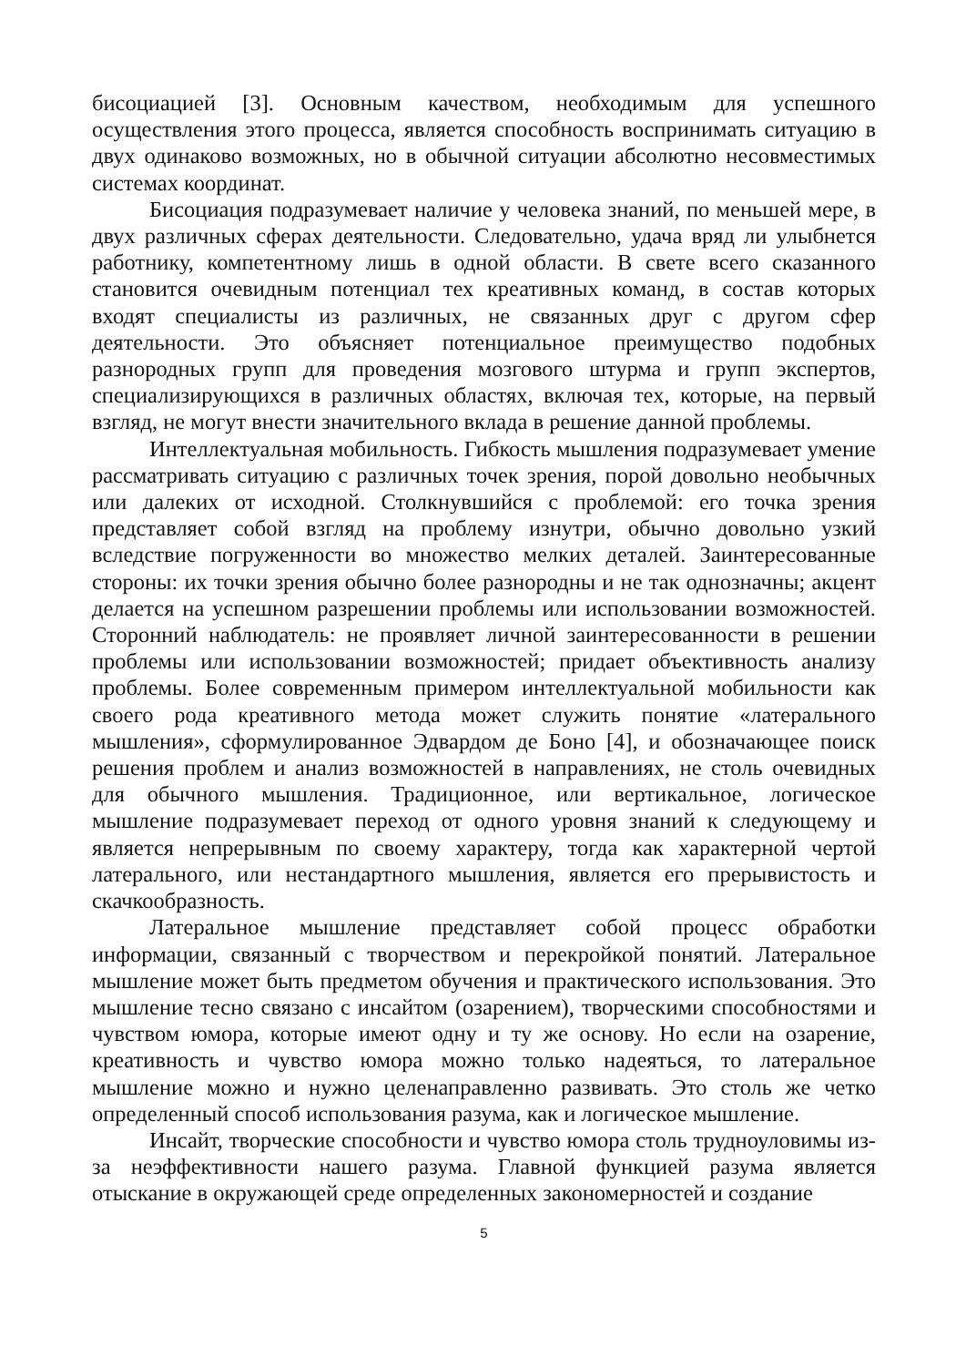бисоциацией [3]. Основным качеством, необходимым для успешного осуществления этого процесса, является способность воспринимать ситуацию в двух одинаково возможных, но в обычной ситуации абсолютно несовместимых системах координат.
Бисоциация подразумевает наличие у человека знаний, по меньшей мере, в двух различных сферах деятельности. Следовательно, удача вряд ли улыбнется работнику, компетентному лишь в одной области. В свете всего сказанного становится очевидным потенциал тех креативных команд, в состав которых входят специалисты из различных, не связанных друг с другом сфер деятельности. Это объясняет потенциальное преимущество подобных разнородных групп для проведения мозгового штурма и групп экспертов, специализирующихся в различных областях, включая тех, которые, на первый взгляд, не могут внести значительного вклада в решение данной проблемы.
Интеллектуальная мобильность. Гибкость мышления подразумевает умение рассматривать ситуацию с различных точек зрения, порой довольно необычных или далеких от исходной. Столкнувшийся с проблемой: его точка зрения представляет собой взгляд на проблему изнутри, обычно довольно узкий вследствие погруженности во множество мелких деталей. Заинтересованные стороны: их точки зрения обычно более разнородны и не так однозначны; акцент делается на успешном разрешении проблемы или использовании возможностей. Сторонний наблюдатель: не проявляет личной заинтересованности в решении проблемы или использовании возможностей; придает объективность анализу проблемы. Более современным примером интеллектуальной мобильности как своего рода креативного метода может служить понятие «латерального мышления», сформулированное Эдвардом де Боно [4], и обозначающее поиск решения проблем и анализ возможностей в направлениях, не столь очевидных для обычного мышления. Традиционное, или вертикальное, логическое мышление подразумевает переход от одного уровня знаний к следующему и является непрерывным по своему характеру, тогда как характерной чертой латерального, или нестандартного мышления, является его прерывистость и скачкообразность.
Латеральное мышление представляет собой процесс обработки информации, связанный с творчеством и перекройкой понятий. Латеральное мышление может быть предметом обучения и практического использования. Это мышление тесно связано с инсайтом (озарением), творческими способностями и чувством юмора, которые имеют одну и ту же основу. Но если на озарение, креативность и чувство юмора можно только надеяться, то латеральное мышление можно и нужно целенаправленно развивать. Это столь же четко определенный способ использования разума, как и логическое мышление.
Инсайт, творческие способности и чувство юмора столь трудноуловимы из-за неэффективности нашего разума. Главной функцией разума является отыскание в окружающей среде определенных закономерностей и создание
5